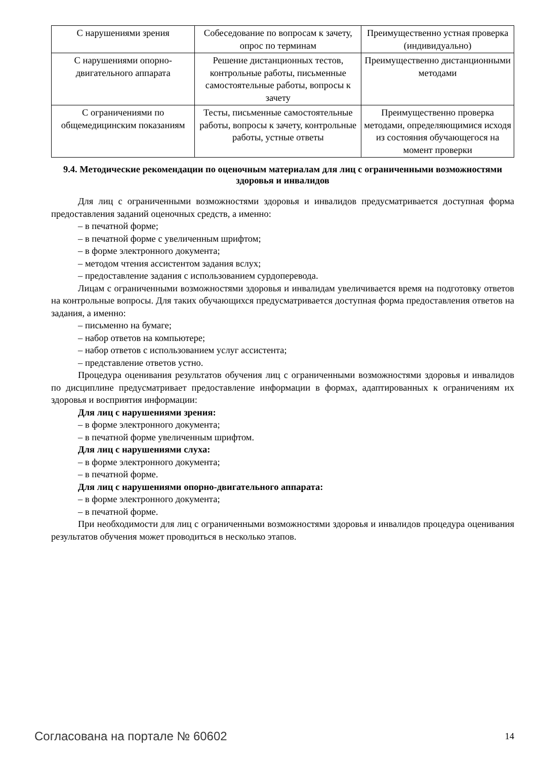| С нарушениями зрения | Собеседование по вопросам к зачету, опрос по терминам | Преимущественно устная проверка (индивидуально) |
| С нарушениями опорно-двигательного аппарата | Решение дистанционных тестов, контрольные работы, письменные самостоятельные работы, вопросы к зачету | Преимущественно дистанционными методами |
| С ограничениями по общемедицинским показаниям | Тесты, письменные самостоятельные работы, вопросы к зачету, контрольные работы, устные ответы | Преимущественно проверка методами, определяющимися исходя из состояния обучающегося на момент проверки |
9.4. Методические рекомендации по оценочным материалам для лиц с ограниченными возможностями здоровья и инвалидов
Для лиц с ограниченными возможностями здоровья и инвалидов предусматривается доступная форма предоставления заданий оценочных средств, а именно:
– в печатной форме;
– в печатной форме с увеличенным шрифтом;
– в форме электронного документа;
– методом чтения ассистентом задания вслух;
– предоставление задания с использованием сурдоперевода.
Лицам с ограниченными возможностями здоровья и инвалидам увеличивается время на подготовку ответов на контрольные вопросы. Для таких обучающихся предусматривается доступная форма предоставления ответов на задания, а именно:
– письменно на бумаге;
– набор ответов на компьютере;
– набор ответов с использованием услуг ассистента;
– представление ответов устно.
Процедура оценивания результатов обучения лиц с ограниченными возможностями здоровья и инвалидов по дисциплине предусматривает предоставление информации в формах, адаптированных к ограничениям их здоровья и восприятия информации:
Для лиц с нарушениями зрения:
– в форме электронного документа;
– в печатной форме увеличенным шрифтом.
Для лиц с нарушениями слуха:
– в форме электронного документа;
– в печатной форме.
Для лиц с нарушениями опорно-двигательного аппарата:
– в форме электронного документа;
– в печатной форме.
При необходимости для лиц с ограниченными возможностями здоровья и инвалидов процедура оценивания результатов обучения может проводиться в несколько этапов.
Согласована на портале № 60602 14